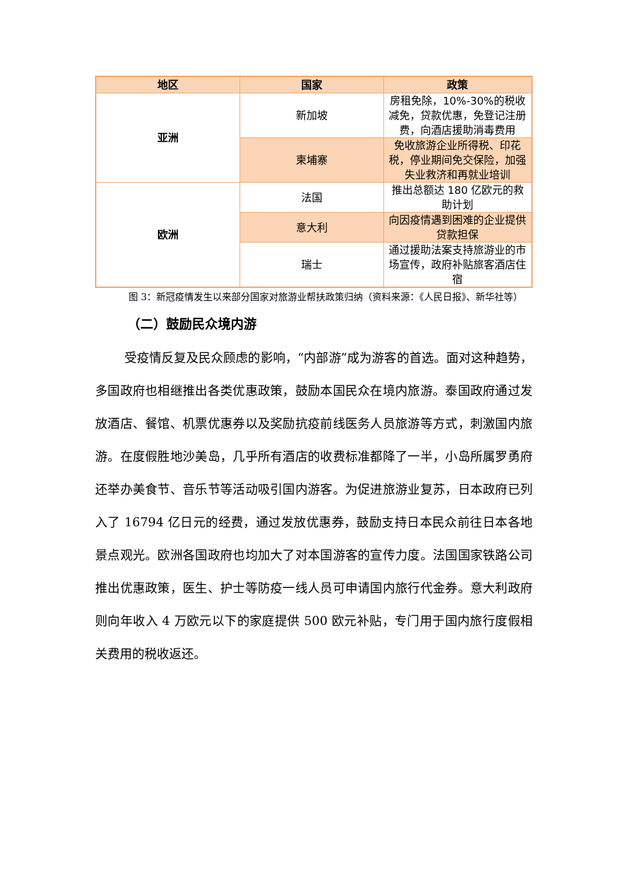| 地区 | 国家 | 政策 |
| --- | --- | --- |
| 亚洲 | 新加坡 | 房租免除，10%-30%的税收减免，贷款优惠，免登记注册费，向酒店援助消毒费用 |
| | 柬埔寨 | 免收旅游企业所得税、印花税，停业期间免交保险，加强失业救济和再就业培训 |
| 欧洲 | 法国 | 推出总额达 180 亿欧元的救助计划 |
| | 意大利 | 向因疫情遇到困难的企业提供贷款担保 |
| | 瑞士 | 通过援助法案支持旅游业的市场宣传，政府补贴旅客酒店住宿 |
图 3：新冠疫情发生以来部分国家对旅游业帮扶政策归纳（资料来源：《人民日报》、新华社等）
（二）鼓励民众境内游
受疫情反复及民众顾虑的影响，“内部游”成为游客的首选。面对这种趋势，多国政府也相继推出各类优惠政策，鼓励本国民众在境内旅游。泰国政府通过发放酒店、餐馆、机票优惠券以及奖励抗疫前线医务人员旅游等方式，刺激国内旅游。在度假胜地沙美岛，几乎所有酒店的收费标准都降了一半，小岛所属罗勇府还举办美食节、音乐节等活动吸引国内游客。为促进旅游业复苏，日本政府已列入了 16794 亿日元的经费，通过发放优惠券，鼓励支持日本民众前往日本各地景点观光。欧洲各国政府也均加大了对本国游客的宣传力度。法国国家铁路公司推出优惠政策，医生、护士等防疫一线人员可申请国内旅行代金券。意大利政府则向年收入 4 万欧元以下的家庭提供 500 欧元补贴，专门用于国内旅行度假相关费用的税收返还。